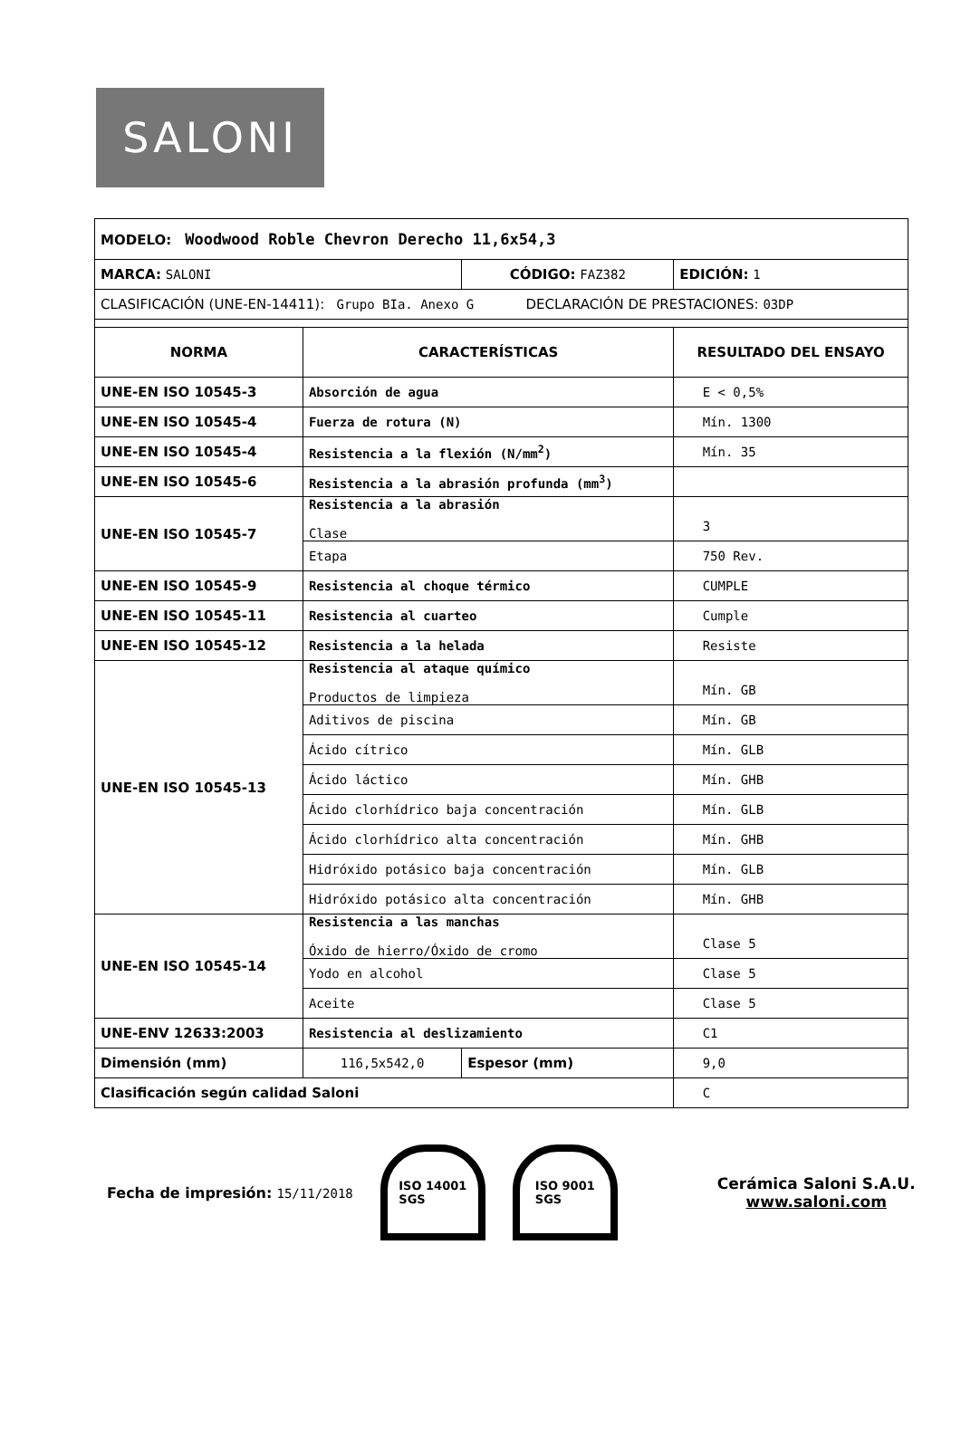SALONI
| MODELO: Woodwood Roble Chevron Derecho 11,6x54,3 | | | |
| MARCA: SALONI | | CÓDIGO: FAZ382 | EDICIÓN: 1 |
| CLASIFICACIÓN (UNE-EN-14411): Grupo BIa. Anexo G DECLARACIÓN DE PRESTACIONES: 03DP | | | |
| NORMA | CARACTERÍSTICAS | | RESULTADO DEL ENSAYO |
| UNE-EN ISO 10545-3 | Absorción de agua | | E < 0,5% |
| UNE-EN ISO 10545-4 | Fuerza de rotura (N) | | Mín. 1300 |
| UNE-EN ISO 10545-4 | Resistencia a la flexión (N/mm<sup>2</sup>) | | Mín. 35 |
| UNE-EN ISO 10545-6 | Resistencia a la abrasión profunda (mm<sup>3</sup>) | | |
| UNE-EN ISO 10545-7 | Resistencia a la abrasión Clase | | 3 |
| | Etapa | | 750 Rev. |
| UNE-EN ISO 10545-9 | Resistencia al choque térmico | | CUMPLE |
| UNE-EN ISO 10545-11 | Resistencia al cuarteo | | Cumple |
| UNE-EN ISO 10545-12 | Resistencia a la helada | | Resiste |
| UNE-EN ISO 10545-13 | Resistencia al ataque químico Productos de limpieza | | Mín. GB |
| | Aditivos de piscina | | Mín. GB |
| | Ácido cítrico | | Mín. GLB |
| | Ácido láctico | | Mín. GHB |
| | Ácido clorhídrico baja concentración | | Mín. GLB |
| | Ácido clorhídrico alta concentración | | Mín. GHB |
| | Hidróxido potásico baja concentración | | Mín. GLB |
| | Hidróxido potásico alta concentración | | Mín. GHB |
| UNE-EN ISO 10545-14 | Resistencia a las manchas Óxido de hierro/Óxido de cromo | | Clase 5 |
| | Yodo en alcohol | | Clase 5 |
| | Aceite | | Clase 5 |
| UNE-ENV 12633:2003 | Resistencia al deslizamiento | | C1 |
| Dimensión (mm) | 116,5x542,0 | Espesor (mm) | 9,0 |
| Clasificación según calidad Saloni | | | C |
Fecha de impresión: 15/11/2018
ISO 14001
SGS
ISO 9001
SGS
Cerámica Saloni S.A.U.
www.saloni.com